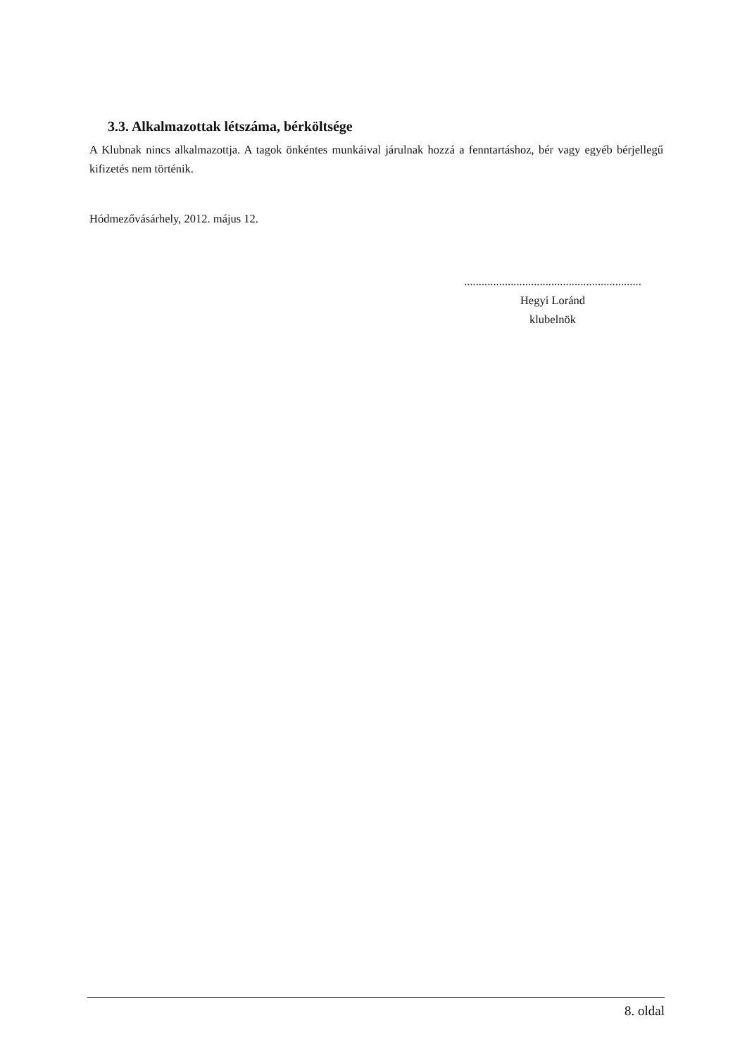3.3. Alkalmazottak létszáma, bérköltsége
A Klubnak nincs alkalmazottja. A tagok önkéntes munkáival járulnak hozzá a fenntartáshoz, bér vagy egyéb bérjellegű kifizetés nem történik.
Hódmezővásárhely, 2012. május 12.
.............................................................
Hegyi Loránd
klubelnök
8. oldal